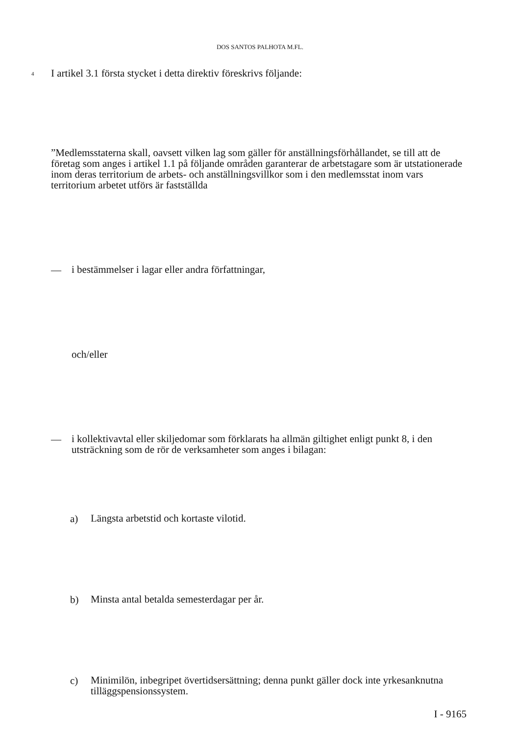DOS SANTOS PALHOTA M.FL.
4
I artikel 3.1 första stycket i detta direktiv föreskrivs följande:
”Medlemsstaterna skall, oavsett vilken lag som gäller för anställningsförhållandet, se till att de företag som anges i artikel 1.1 på följande områden garanterar de arbetstagare som är utstationerade inom deras territorium de arbets- och anställningsvillkor som i den medlemsstat inom vars territorium arbetet utförs är fastställda
—
i bestämmelser i lagar eller andra författningar,
och/eller
—
i kollektivavtal eller skiljedomar som förklarats ha allmän giltighet enligt punkt 8, i den utsträckning som de rör de verksamheter som anges i bilagan:
a)
Längsta arbetstid och kortaste vilotid.
b)
Minsta antal betalda semesterdagar per år.
c)
Minimilön, inbegripet övertidsersättning; denna punkt gäller dock inte yrkesanknutna tilläggspensionssystem.
I - 9165